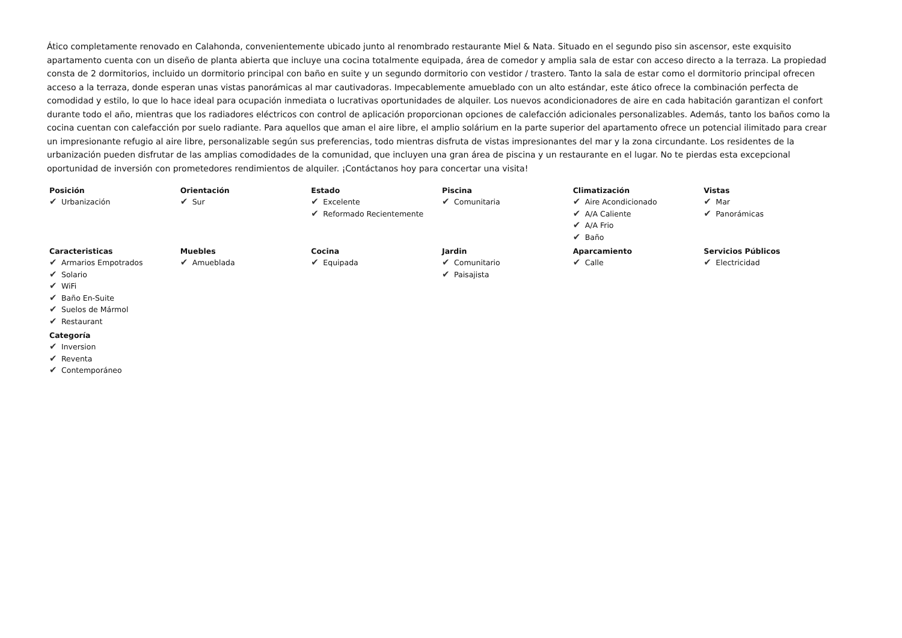Ático completamente renovado en Calahonda, convenientemente ubicado junto al renombrado restaurante Miel & Nata. Situado en el segundo piso sin ascensor, este exquisito apartamento cuenta con un diseño de planta abierta que incluye una cocina totalmente equipada, área de comedor y amplia sala de estar con acceso directo a la terraza. La propiedad consta de 2 dormitorios, incluido un dormitorio principal con baño en suite y un segundo dormitorio con vestidor / trastero. Tanto la sala de estar como el dormitorio principal ofrecen acceso a la terraza, donde esperan unas vistas panorámicas al mar cautivadoras. Impecablemente amueblado con un alto estándar, este ático ofrece la combinación perfecta de comodidad y estilo, lo que lo hace ideal para ocupación inmediata o lucrativas oportunidades de alquiler. Los nuevos acondicionadores de aire en cada habitación garantizan el confort durante todo el año, mientras que los radiadores eléctricos con control de aplicación proporcionan opciones de calefacción adicionales personalizables. Además, tanto los baños como la cocina cuentan con calefacción por suelo radiante. Para aquellos que aman el aire libre, el amplio solárium en la parte superior del apartamento ofrece un potencial ilimitado para crear un impresionante refugio al aire libre, personalizable según sus preferencias, todo mientras disfruta de vistas impresionantes del mar y la zona circundante. Los residentes de la urbanización pueden disfrutar de las amplias comodidades de la comunidad, que incluyen una gran área de piscina y un restaurante en el lugar. No te pierdas esta excepcional oportunidad de inversión con prometedores rendimientos de alquiler. ¡Contáctanos hoy para concertar una visita!
Posición
✔ Urbanización
Orientación
✔ Sur
Estado
✔ Excelente
✔ Reformado Recientemente
Piscina
✔ Comunitaria
Climatización
✔ Aire Acondicionado
✔ A/A Caliente
✔ A/A Frio
✔ Baño
Vistas
✔ Mar
✔ Panorámicas
Caracteristicas
✔ Armarios Empotrados
✔ Solario
✔ WiFi
✔ Baño En-Suite
✔ Suelos de Mármol
✔ Restaurant
Muebles
✔ Amueblada
Cocina
✔ Equipada
Jardin
✔ Comunitario
✔ Paisajista
Aparcamiento
✔ Calle
Servicios Públicos
✔ Electricidad
Categoría
✔ Inversion
✔ Reventa
✔ Contemporáneo